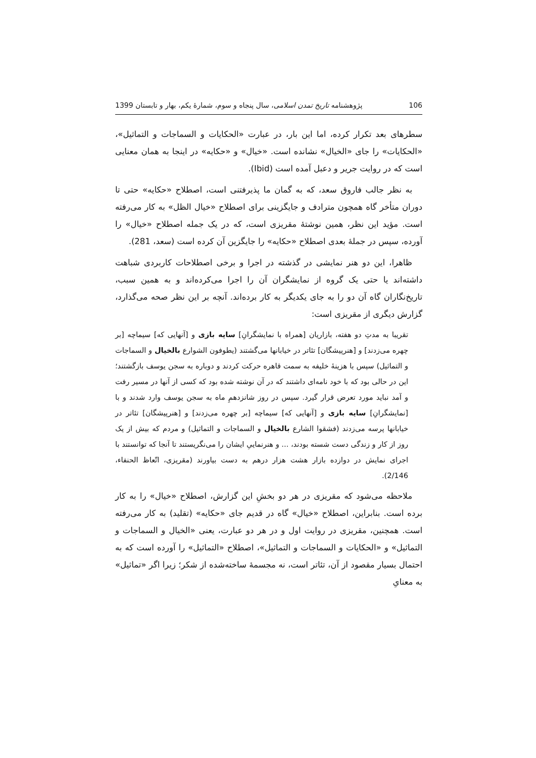106 پژوهشنامه تاریخ تمدن اسلامی، سال پنجاه و سوم، شمارهٔ یکم، بهار و تابستان 1399
سطرهای بعد تکرار کرده، اما این بار، در عبارت «الحکایات و السماجات و التماثیل»، «الحکایات» را جای «الخیال» نشانده است. «خیال» و «حکایه» در اینجا به همان معنایی است که در روایت جریر و دعبل آمده است (Ibid).
به نظر جالب فاروق سعد، که به گمان ما پذیرفتنی است، اصطلاح «حکایه» حتی تا دوران متأخر گاه همچون مترادف و جایگزینی برای اصطلاح «خیال الظل» به کار می‌رفته است. مؤید این نظر، همین نوشتهٔ مقریزی است، که در یک جمله اصطلاح «خیال» را آورده، سپس در جملهٔ بعدی اصطلاح «حکایه» را جایگزین آن کرده است (سعد، 281).
ظاهرا، این دو هنر نمایشی در گذشته در اجرا و برخی اصطلاحات کاربردی شباهت داشته‌اند یا حتی یک گروه از نمایشگران آن را اجرا می‌کرده‌اند و به همین سبب، تاریخ‌نگاران گاه آن دو را به جای یکدیگر به کار برده‌اند. آنچه بر این نظر صحه می‌گذارد، گزارش دیگری از مقریزی است:
تقریبا به مدتِ دو هفته، بازاریان [همراه با نمایشگرانِ] سایه بازی و [آنهایی که] سیماچه [بر چهره می‌زدند] و [هنرپیشگان] تئاتر در خیابانها می‌گشتند (یطوفون الشوارع بالخیال و السماجات و التماثیل) سپس با هزینهٔ خلیفه به سمت قاهره حرکت کردند و دوباره به سجن یوسف بازگشتند؛ این در حالی بود که با خود نامه‌ای داشتند که در آن نوشته شده بود که کسی از آنها در مسیر رفت و آمد نباید مورد تعرض قرار گیرد. سپس در روز شانزدهمِ ماه به سجن یوسف وارد شدند و با [نمایشگرانِ] سایه بازی و [آنهایی که] سیماچه [بر چهره می‌زدند] و [هنرپیشگان] تئاتر در خیابانها پرسه می‌زدند (فشقوا الشارع بالخیال و السماجات و التماثیل) و مردم که بیش از یک روز از کار و زندگی دست شسته بودند، ... و هنرنماییِ ایشان را می‌نگریستند تا آنجا که توانستند با اجرای نمایش در دوازده بازار هشت هزار درهم به دست بیاورند (مقریزی، اتّعاظ الحنفاء، 2/146).
ملاحظه می‌شود که مقریزی در هر دو بخشِ این گزارش، اصطلاح «خیال» را به کار برده است. بنابراین، اصطلاح «خیال» گاه در قدیم جای «حکایه» (تقلید) به کار می‌رفته است. همچنین، مقریزی در روایت اول و در هر دو عبارت، یعنی «الخیال و السماجات و التماثیل» و «الحکایات و السماجات و التماثیل»، اصطلاح «التماثیل» را آورده است که به احتمال بسیار مقصود از آن، تئاتر است، نه مجسمهٔ ساخته‌شده از شکر؛ زیرا اگر «تماثیل» به معنایِ